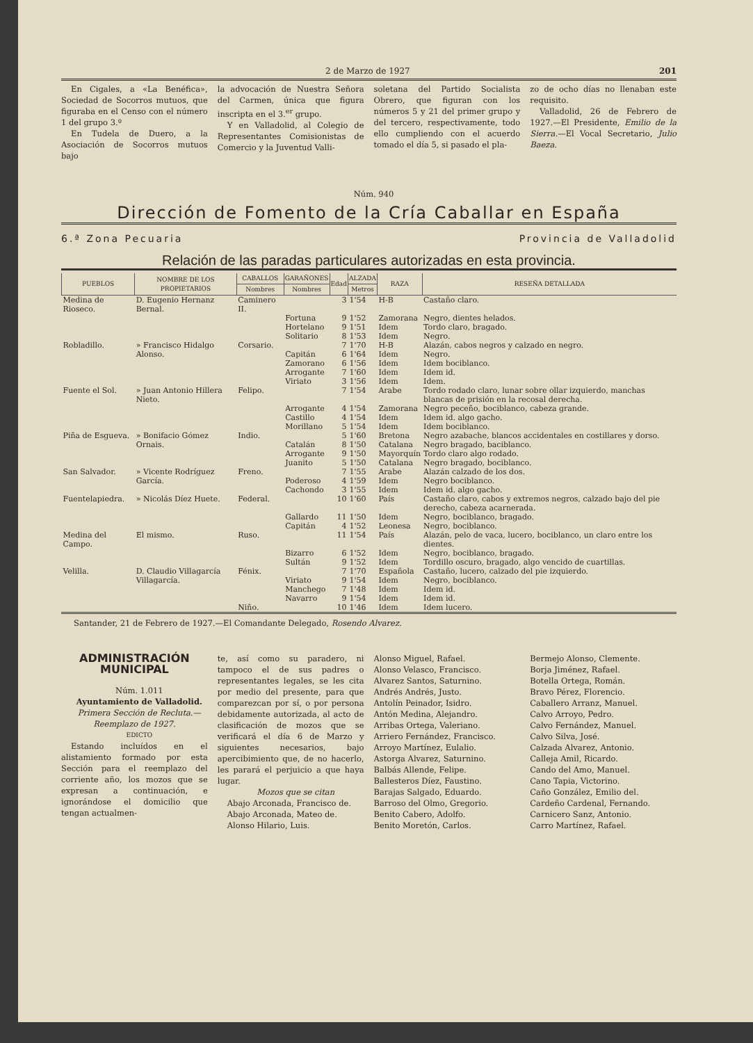2 de Marzo de 1927 201
En Cigales, a «La Benéfica», Sociedad de Socorros mutuos, que figuraba en el Censo con el número 1 del grupo 3.º
En Tudela de Duero, a la Asociación de Socorros mutuos bajo
la advocación de Nuestra Señora del Carmen, única que figura inscripta en el 3.<sup>er</sup> grupo.
Y en Valladolid, al Colegio de Representantes Comisionistas de Comercio y la Juventud Valli-
soletana del Partido Socialista Obrero, que figuran con los números 5 y 21 del primer grupo y del tercero, respectivamente, todo ello cumpliendo con el acuerdo tomado el día 5, si pasado el pla-
zo de ocho días no llenaban este requisito.
Valladolid, 26 de Febrero de 1927.—El Presidente, Emilio de la Sierra.—El Vocal Secretario, Julio Baeza.
Núm. 940
Dirección de Fomento de la Cría Caballar en España
6.ª Zona Pecuaria Provincia de Valladolid
Relación de las paradas particulares autorizadas en esta provincia.
| PUEBLOS | NOMBRE DE LOS PROPIETARIOS | CABALLOS | GARAÑONES | Edad | ALZADA | RAZA | RESEÑA DETALLADA |
| --- | --- | --- | --- | --- | --- | --- | --- |
| | | Nombres | Nombres | | Metros | | |
| Medina de Rioseco. | D. Eugenio Hernanz Bernal. | Caminero II. | | 3 | 1'54 | H-B | Castaño claro. |
| | | | Fortuna | 9 | 1'52 | Zamorana | Negro, dientes helados. |
| | | | Hortelano | 9 | 1'51 | Idem | Tordo claro, bragado. |
| | | | Solitario | 8 | 1'53 | Idem | Negro. |
| Robladillo. | » Francisco Hidalgo Alonso. | Corsario. | | 7 | 1'70 | H-B | Alazán, cabos negros y calzado en negro. |
| | | | Capitán | 6 | 1'64 | Idem | Negro. |
| | | | Zamorano | 6 | 1'56 | Idem | Idem bociblanco. |
| | | | Arrogante | 7 | 1'60 | Idem | Idem id. |
| | | | Viriato | 3 | 1'56 | Idem | Idem. |
| Fuente el Sol. | » Juan Antonio Hillera Nieto. | Felipo. | | 7 | 1'54 | Arabe | Tordo rodado claro, lunar sobre ollar izquierdo, manchas blancas de prisión en la recosal derecha. |
| | | | Arrogante | 4 | 1'54 | Zamorana | Negro peceño, bociblanco, cabeza grande. |
| | | | Castillo | 4 | 1'54 | Idem | Idem id. algo gacho. |
| | | | Morillano | 5 | 1'54 | Idem | Idem bociblanco. |
| Piña de Esgueva. | » Bonifacio Gómez Ornais. | Indio. | | 5 | 1'60 | Bretona | Negro azabache, blancos accidentales en costillares y dorso. |
| | | | Catalán | 8 | 1'50 | Catalana | Negro bragado, baciblanco. |
| | | | Arrogante | 9 | 1'50 | Mayorquín | Tordo claro algo rodado. |
| | | | Juanito | 5 | 1'50 | Catalana | Negro bragado, bociblanco. |
| San Salvador. | » Vicente Rodríguez García. | Freno. | | 7 | 1'55 | Arabe | Alazán calzado de los dos. |
| | | | Poderoso | 4 | 1'59 | Idem | Negro bociblanco. |
| | | | Cachondo | 3 | 1'55 | Idem | Idem id. algo gacho. |
| Fuentelapiedra. | » Nicolás Díez Huete. | Federal. | | 10 | 1'60 | País | Castaño claro, cabos y extremos negros, calzado bajo del pie derecho, cabeza acarnerada. |
| | | | Gallardo | 11 | 1'50 | Idem | Negro, bociblanco, bragado. |
| | | | Capitán | 4 | 1'52 | Leonesa | Negro, bociblanco. |
| Medina del Campo. | El mismo. | Ruso. | | 11 | 1'54 | País | Alazán, pelo de vaca, lucero, bociblanco, un claro entre los dientes. |
| | | | Bizarro | 6 | 1'52 | Idem | Negro, bociblanco, bragado. |
| | | | Sultán | 9 | 1'52 | Idem | Tordillo oscuro, bragado, algo vencido de cuartillas. |
| Velilla. | D. Claudio Villagarcía Villagarcía. | Fénix. | | 7 | 1'70 | Española | Castaño, lucero, calzado del pie izquierdo. |
| | | | Viriato | 9 | 1'54 | Idem | Negro, bociblanco. |
| | | | Manchego | 7 | 1'48 | Idem | Idem id. |
| | | | Navarro | 9 | 1'54 | Idem | Idem id. |
| | | Niño. | | 10 | 1'46 | Idem | Idem lucero. |
Santander, 21 de Febrero de 1927.—El Comandante Delegado, Rosendo Alvarez.
ADMINISTRACIÓN MUNICIPAL
Núm. 1.011
Ayuntamiento de Valladolid.
Primera Sección de Recluta.—Reemplazo de 1927.
EDICTO
Estando incluídos en el alistamiento formado por esta Sección para el reemplazo del corriente año, los mozos que se expresan a continuación, e ignorándose el domicilio que tengan actualmen-
te, así como su paradero, ni tampoco el de sus padres o representantes legales, se les cita por medio del presente, para que comparezcan por sí, o por persona debidamente autorizada, al acto de clasificación de mozos que se verificará el día 6 de Marzo y siguientes necesarios, bajo apercibimiento que, de no hacerlo, les parará el perjuicio a que haya lugar.
Mozos que se citan
Abajo Arconada, Francisco de.
Abajo Arconada, Mateo de.
Alonso Hilario, Luis.
Alonso Miguel, Rafael.
Alonso Velasco, Francisco.
Alvarez Santos, Saturnino.
Andrés Andrés, Justo.
Antolín Peinador, Isidro.
Antón Medina, Alejandro.
Arribas Ortega, Valeriano.
Arriero Fernández, Francisco.
Arroyo Martínez, Eulalio.
Astorga Alvarez, Saturnino.
Balbás Allende, Felipe.
Ballesteros Díez, Faustino.
Barajas Salgado, Eduardo.
Barroso del Olmo, Gregorio.
Benito Cabero, Adolfo.
Benito Moretón, Carlos.
Bermejo Alonso, Clemente.
Borja Jiménez, Rafael.
Botella Ortega, Román.
Bravo Pérez, Florencio.
Caballero Arranz, Manuel.
Calvo Arroyo, Pedro.
Calvo Fernández, Manuel.
Calvo Silva, José.
Calzada Alvarez, Antonio.
Calleja Amil, Ricardo.
Cando del Amo, Manuel.
Cano Tapia, Victorino.
Caño González, Emilio del.
Cardeño Cardenal, Fernando.
Carnicero Sanz, Antonio.
Carro Martínez, Rafael.